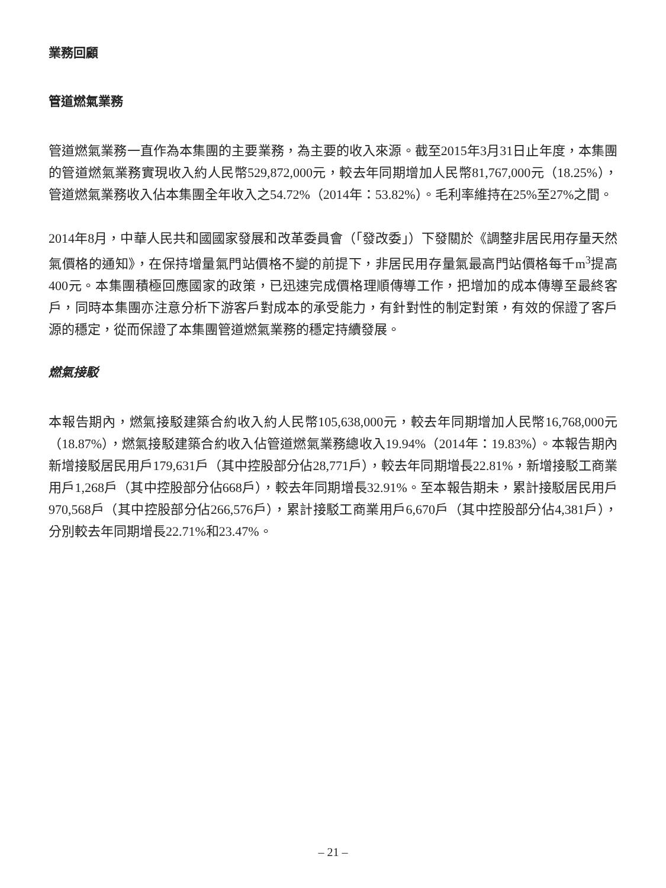業務回顧
管道燃氣業務
管道燃氣業務一直作為本集團的主要業務，為主要的收入來源。截至2015年3月31日止年度，本集團的管道燃氣業務實現收入約人民幣529,872,000元，較去年同期增加人民幣81,767,000元（18.25%），管道燃氣業務收入佔本集團全年收入之54.72%（2014年：53.82%）。毛利率維持在25%至27%之間。
2014年8月，中華人民共和國國家發展和改革委員會（「發改委」）下發關於《調整非居民用存量天然氣價格的通知》，在保持增量氣門站價格不變的前提下，非居民用存量氣最高門站價格每千m<sup>3</sup>提高400元。本集團積極回應國家的政策，已迅速完成價格理順傳導工作，把增加的成本傳導至最終客戶，同時本集團亦注意分析下游客戶對成本的承受能力，有針對性的制定對策，有效的保證了客戶源的穩定，從而保證了本集團管道燃氣業務的穩定持續發展。
燃氣接駁
本報告期內，燃氣接駁建築合約收入約人民幣105,638,000元，較去年同期增加人民幣16,768,000元（18.87%），燃氣接駁建築合約收入佔管道燃氣業務總收入19.94%（2014年：19.83%）。本報告期內新增接駁居民用戶179,631戶（其中控股部分佔28,771戶），較去年同期增長22.81%，新增接駁工商業用戶1,268戶（其中控股部分佔668戶），較去年同期增長32.91%。至本報告期未，累計接駁居民用戶970,568戶（其中控股部分佔266,576戶），累計接駁工商業用戶6,670戶（其中控股部分佔4,381戶），分別較去年同期增長22.71%和23.47%。
– 21 –